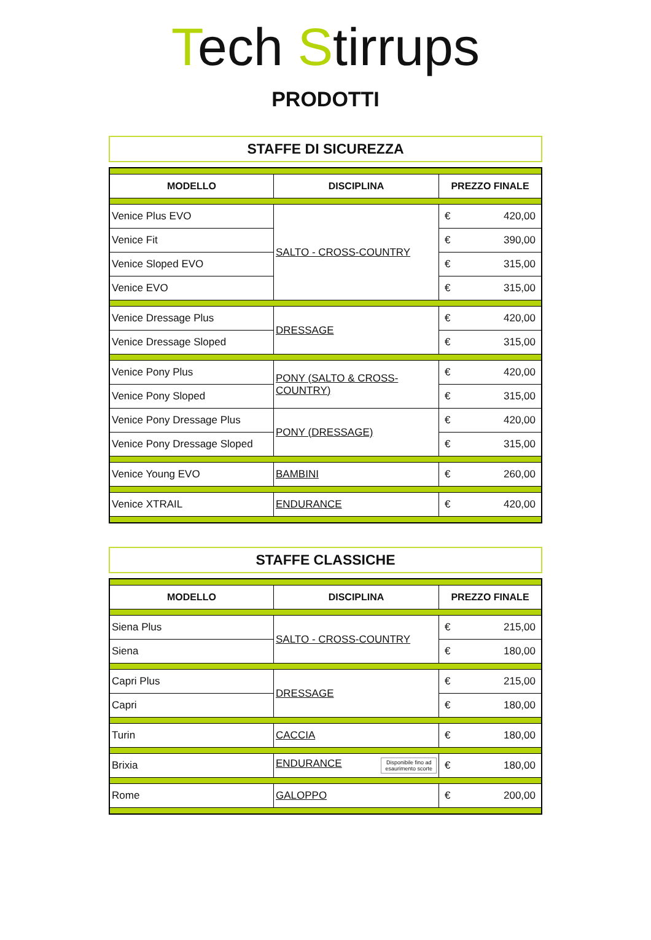Tech Stirrups
PRODOTTI
STAFFE DI SICUREZZA
| MODELLO | DISCIPLINA | PREZZO FINALE |
| --- | --- | --- |
| Venice Plus EVO | SALTO - CROSS-COUNTRY | € 420,00 |
| Venice Fit | | € 390,00 |
| Venice Sloped EVO | | € 315,00 |
| Venice EVO | | € 315,00 |
| Venice Dressage Plus | DRESSAGE | € 420,00 |
| Venice Dressage Sloped | | € 315,00 |
| Venice Pony Plus | PONY (SALTO & CROSS- COUNTRY) | € 420,00 |
| Venice Pony Sloped | | € 315,00 |
| Venice Pony Dressage Plus | PONY (DRESSAGE) | € 420,00 |
| Venice Pony Dressage Sloped | | € 315,00 |
| Venice Young EVO | BAMBINI | € 260,00 |
| Venice XTRAIL | ENDURANCE | € 420,00 |
STAFFE CLASSICHE
| MODELLO | DISCIPLINA | PREZZO FINALE |
| --- | --- | --- |
| Siena Plus | SALTO - CROSS-COUNTRY | € 215,00 |
| Siena | | € 180,00 |
| Capri Plus | DRESSAGE | € 215,00 |
| Capri | | € 180,00 |
| Turin | CACCIA | € 180,00 |
| Brixia | ENDURANCE Disponibile fino ad esaurimento scorte | € 180,00 |
| Rome | GALOPPO | € 200,00 |